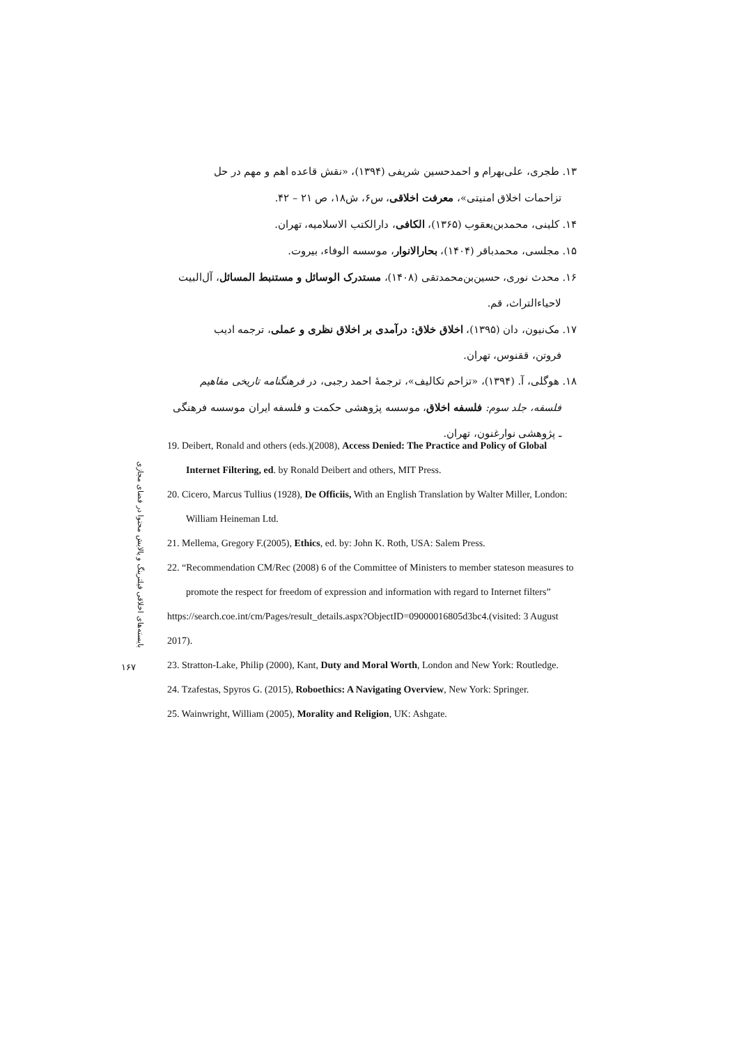۱۳. طجری، علی‌بهرام و احمدحسین شریفی (۱۳۹۴)، «نقش قاعده اهم و مهم در حل
تزاحمات اخلاق امنیتی»، معرفت اخلاقی، س۶، ش۱۸، ص ۲۱ – ۴۲.
۱۴. کلینی، محمدبن‌یعقوب (۱۳۶۵)، الکافی، دارالکتب الاسلامیه، تهران.
۱۵. مجلسی، محمدباقر (۱۴۰۴)، بحارالانوار، موسسه الوفاء، بیروت.
۱۶. محدث نوری، حسین‌بن‌محمدتقی (۱۴۰۸)، مستدرک الوسائل و مستنبط المسائل، آل‌البیت
لاحیاءالتراث، قم.
۱۷. مک‌نیون، دان (۱۳۹۵)، اخلاق خلاق: درآمدی بر اخلاق نظری و عملی، ترجمه ادیب
فروتن، ققنوس، تهران.
۱۸. هوگلی، آ. (۱۳۹۴)، «تزاحم تکالیف»، ترجمهٔ احمد رجبی، در فرهنگنامه تاریخی مفاهیم
فلسفه، جلد سوم: فلسفه اخلاق، موسسه پژوهشی حکمت و فلسفه ایران موسسه فرهنگی
ـ پژوهشی نوارغنون، تهران.
بایسته‌های اخلاقی فیلترینگ و پالایش محتوا در فضای مجازی
۱۶۷
19. Deibert, Ronald and others (eds.)(2008), Access Denied: The Practice and Policy of Global Internet Filtering, ed. by Ronald Deibert and others, MIT Press.
20. Cicero, Marcus Tullius (1928), De Officiis, With an English Translation by Walter Miller, London: William Heineman Ltd.
21. Mellema, Gregory F.(2005), Ethics, ed. by: John K. Roth, USA: Salem Press.
22. “Recommendation CM/Rec (2008) 6 of the Committee of Ministers to member stateson measures to promote the respect for freedom of expression and information with regard to Internet filters”
https://search.coe.int/cm/Pages/result_details.aspx?ObjectID=09000016805d3bc4.(visited: 3 August 2017).
23. Stratton-Lake, Philip (2000), Kant, Duty and Moral Worth, London and New York: Routledge.
24. Tzafestas, Spyros G. (2015), Roboethics: A Navigating Overview, New York: Springer.
25. Wainwright, William (2005), Morality and Religion, UK: Ashgate.